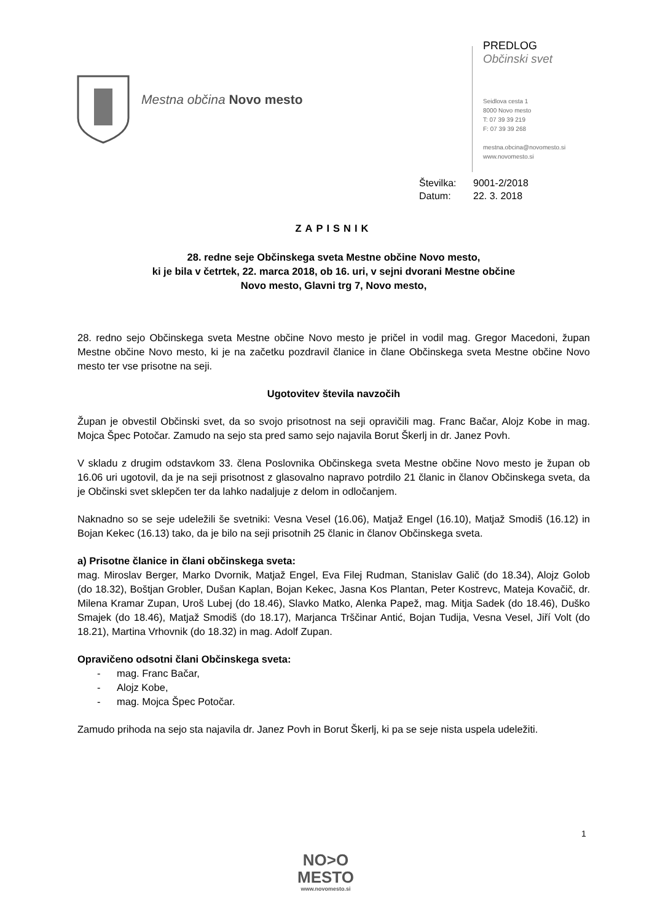Mestna občina Novo mesto
PREDLOG
Občinski svet
Seidlova cesta 1
8000 Novo mesto
T: 07 39 39 219
F: 07 39 39 268
mestna.obcina@novomesto.si
www.novomesto.si
Številka: 9001-2/2018
Datum: 22. 3. 2018
ZAPISNIK
28. redne seje Občinskega sveta Mestne občine Novo mesto,
ki je bila v četrtek, 22. marca 2018, ob 16. uri, v sejni dvorani Mestne občine
Novo mesto, Glavni trg 7, Novo mesto,
28. redno sejo Občinskega sveta Mestne občine Novo mesto je pričel in vodil mag. Gregor Macedoni, župan Mestne občine Novo mesto, ki je na začetku pozdravil članice in člane Občinskega sveta Mestne občine Novo mesto ter vse prisotne na seji.
Ugotovitev števila navzočih
Župan je obvestil Občinski svet, da so svojo prisotnost na seji opravičili mag. Franc Bačar, Alojz Kobe in mag. Mojca Špec Potočar. Zamudo na sejo sta pred samo sejo najavila Borut Škerlj in dr. Janez Povh.
V skladu z drugim odstavkom 33. člena Poslovnika Občinskega sveta Mestne občine Novo mesto je župan ob 16.06 uri ugotovil, da je na seji prisotnost z glasovalno napravo potrdilo 21 članic in članov Občinskega sveta, da je Občinski svet sklepčen ter da lahko nadaljuje z delom in odločanjem.
Naknadno so se seje udeležili še svetniki: Vesna Vesel (16.06), Matjaž Engel (16.10), Matjaž Smodiš (16.12) in Bojan Kekec (16.13) tako, da je bilo na seji prisotnih 25 članic in članov Občinskega sveta.
a) Prisotne članice in člani občinskega sveta:
mag. Miroslav Berger, Marko Dvornik, Matjaž Engel, Eva Filej Rudman, Stanislav Galič (do 18.34), Alojz Golob (do 18.32), Boštjan Grobler, Dušan Kaplan, Bojan Kekec, Jasna Kos Plantan, Peter Kostrevc, Mateja Kovačič, dr. Milena Kramar Zupan, Uroš Lubej (do 18.46), Slavko Matko, Alenka Papež, mag. Mitja Sadek (do 18.46), Duško Smajek (do 18.46), Matjaž Smodiš (do 18.17), Marjanca Trščinar Antić, Bojan Tudija, Vesna Vesel, Jiří Volt (do 18.21), Martina Vrhovnik (do 18.32) in mag. Adolf Zupan.
Opravičeno odsotni člani Občinskega sveta:
- mag. Franc Bačar,
- Alojz Kobe,
- mag. Mojca Špec Potočar.
Zamudo prihoda na sejo sta najavila dr. Janez Povh in Borut Škerlj, ki pa se seje nista uspela udeležiti.
1
NO>O
MESTO
www.novomesto.si